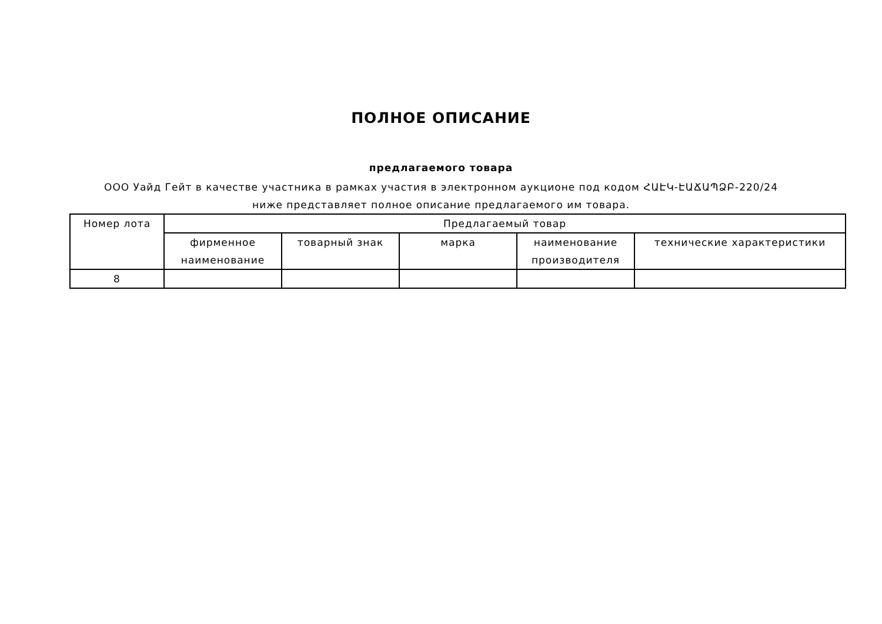ПОЛНОЕ ОПИСАНИЕ
предлагаемого товара
ООО Уайд Гейт в качестве участника в рамках участия в электронном аукционе под кодом ՀԱԷԿ-ԷԱՃԱՊՁԲ-220/24 ниже представляет полное описание предлагаемого им товара.
| Номер лота | Предлагаемый товар | | | | |
| --- | --- | --- | --- | --- | --- |
| | фирменное наименование | товарный знак | марка | наименование производителя | технические характеристики |
| 8 | | | | | |